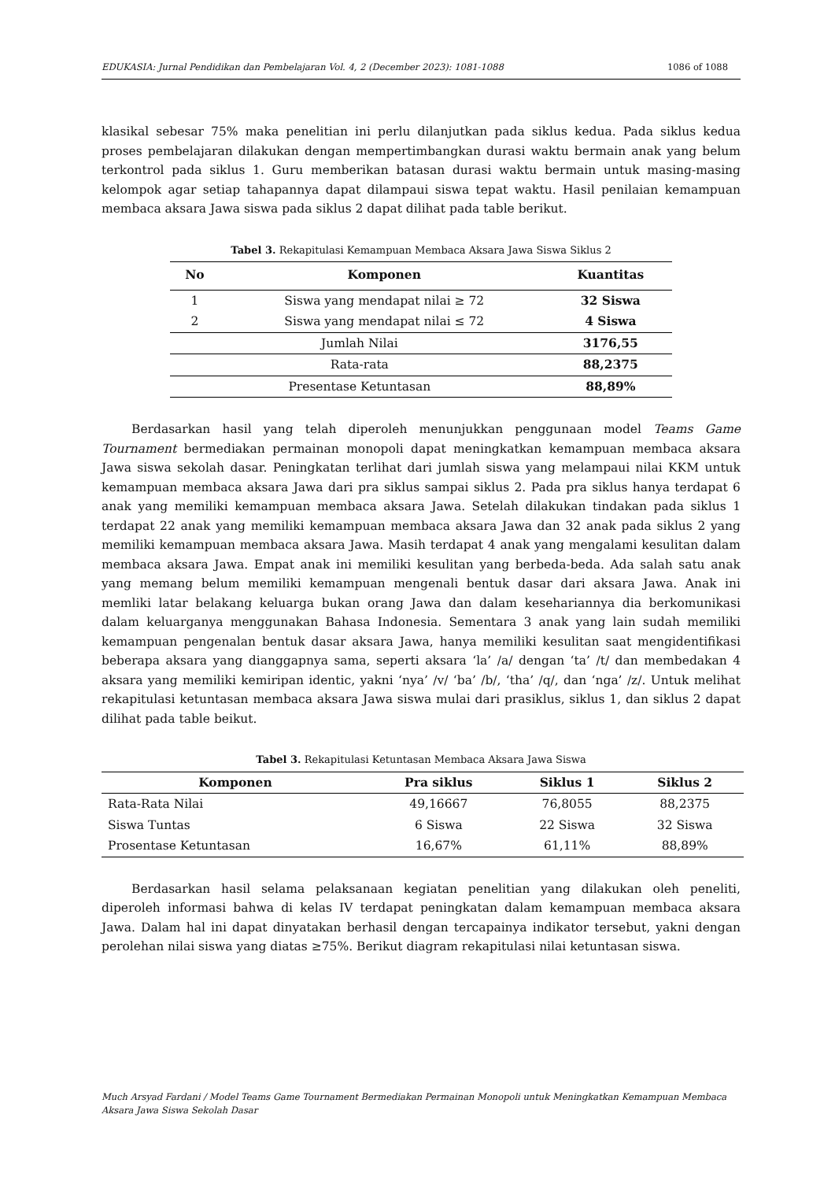EDUKASIA: Jurnal Pendidikan dan Pembelajaran Vol. 4, 2 (December 2023): 1081-1088 1086 of 1088
klasikal sebesar 75% maka penelitian ini perlu dilanjutkan pada siklus kedua. Pada siklus kedua proses pembelajaran dilakukan dengan mempertimbangkan durasi waktu bermain anak yang belum terkontrol pada siklus 1. Guru memberikan batasan durasi waktu bermain untuk masing-masing kelompok agar setiap tahapannya dapat dilampaui siswa tepat waktu. Hasil penilaian kemampuan membaca aksara Jawa siswa pada siklus 2 dapat dilihat pada table berikut.
Tabel 3. Rekapitulasi Kemampuan Membaca Aksara Jawa Siswa Siklus 2
| No | Komponen | Kuantitas |
| --- | --- | --- |
| 1 | Siswa yang mendapat nilai ≥ 72 | 32 Siswa |
| 2 | Siswa yang mendapat nilai ≤ 72 | 4 Siswa |
| Jumlah Nilai | | 3176,55 |
| Rata-rata | | 88,2375 |
| Presentase Ketuntasan | | 88,89% |
Berdasarkan hasil yang telah diperoleh menunjukkan penggunaan model Teams Game Tournament bermediakan permainan monopoli dapat meningkatkan kemampuan membaca aksara Jawa siswa sekolah dasar. Peningkatan terlihat dari jumlah siswa yang melampaui nilai KKM untuk kemampuan membaca aksara Jawa dari pra siklus sampai siklus 2. Pada pra siklus hanya terdapat 6 anak yang memiliki kemampuan membaca aksara Jawa. Setelah dilakukan tindakan pada siklus 1 terdapat 22 anak yang memiliki kemampuan membaca aksara Jawa dan 32 anak pada siklus 2 yang memiliki kemampuan membaca aksara Jawa. Masih terdapat 4 anak yang mengalami kesulitan dalam membaca aksara Jawa. Empat anak ini memiliki kesulitan yang berbeda-beda. Ada salah satu anak yang memang belum memiliki kemampuan mengenali bentuk dasar dari aksara Jawa. Anak ini memliki latar belakang keluarga bukan orang Jawa dan dalam kesehariannya dia berkomunikasi dalam keluarganya menggunakan Bahasa Indonesia. Sementara 3 anak yang lain sudah memiliki kemampuan pengenalan bentuk dasar aksara Jawa, hanya memiliki kesulitan saat mengidentifikasi beberapa aksara yang dianggapnya sama, seperti aksara ‘la’ /a/ dengan ‘ta’ /t/ dan membedakan 4 aksara yang memiliki kemiripan identic, yakni ‘nya’ /v/ ‘ba’ /b/, ‘tha’ /q/, dan ‘nga’ /z/. Untuk melihat rekapitulasi ketuntasan membaca aksara Jawa siswa mulai dari prasiklus, siklus 1, dan siklus 2 dapat dilihat pada table beikut.
Tabel 3. Rekapitulasi Ketuntasan Membaca Aksara Jawa Siswa
| Komponen | Pra siklus | Siklus 1 | Siklus 2 |
| --- | --- | --- | --- |
| Rata-Rata Nilai | 49,16667 | 76,8055 | 88,2375 |
| Siswa Tuntas | 6 Siswa | 22 Siswa | 32 Siswa |
| Prosentase Ketuntasan | 16,67% | 61,11% | 88,89% |
Berdasarkan hasil selama pelaksanaan kegiatan penelitian yang dilakukan oleh peneliti, diperoleh informasi bahwa di kelas IV terdapat peningkatan dalam kemampuan membaca aksara Jawa. Dalam hal ini dapat dinyatakan berhasil dengan tercapainya indikator tersebut, yakni dengan perolehan nilai siswa yang diatas ≥75%. Berikut diagram rekapitulasi nilai ketuntasan siswa.
Much Arsyad Fardani / Model Teams Game Tournament Bermediakan Permainan Monopoli untuk Meningkatkan Kemampuan Membaca Aksara Jawa Siswa Sekolah Dasar